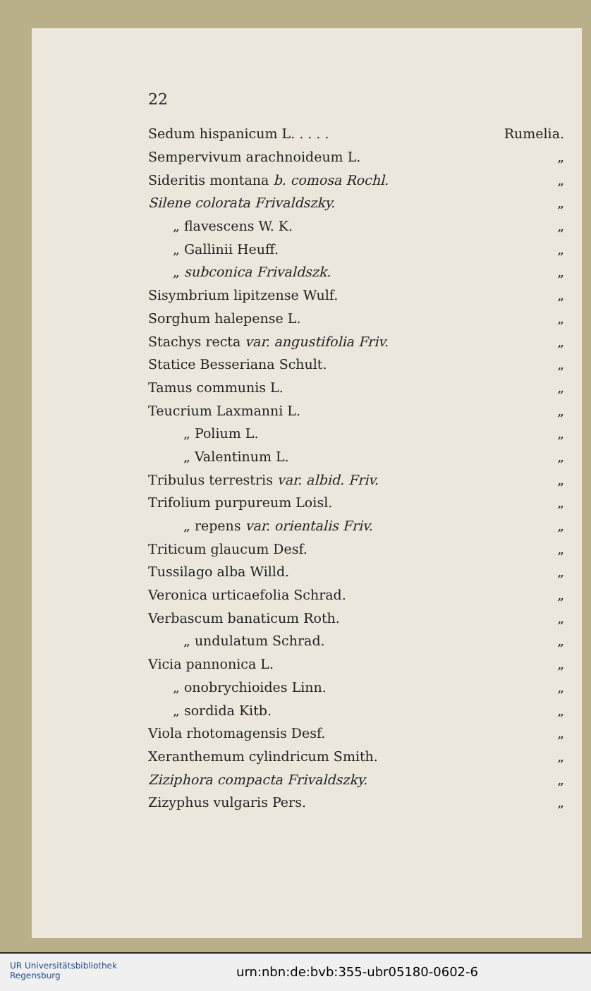22
| Sedum hispanicum L. . . . . | Rumelia. |
| Sempervivum arachnoideum L. | „ |
| Sideritis montana b. comosa Rochl. | „ |
| Silene colorata Frivaldszky. | „ |
| „ flavescens W. K. | „ |
| „ Gallinii Heuff. | „ |
| „ subconica Frivaldszk. | „ |
| Sisymbrium lipitzense Wulf. | „ |
| Sorghum halepense L. | „ |
| Stachys recta var. angustifolia Friv. | „ |
| Statice Besseriana Schult. | „ |
| Tamus communis L. | „ |
| Teucrium Laxmanni L. | „ |
| „ Polium L. | „ |
| „ Valentinum L. | „ |
| Tribulus terrestris var. albid. Friv. | „ |
| Trifolium purpureum Loisl. | „ |
| „ repens var. orientalis Friv. | „ |
| Triticum glaucum Desf. | „ |
| Tussilago alba Willd. | „ |
| Veronica urticaefolia Schrad. | „ |
| Verbascum banaticum Roth. | „ |
| „ undulatum Schrad. | „ |
| Vicia pannonica L. | „ |
| „ onobrychioides Linn. | „ |
| „ sordida Kitb. | „ |
| Viola rhotomagensis Desf. | „ |
| Xeranthemum cylindricum Smith. | „ |
| Ziziphora compacta Frivaldszky. | „ |
| Zizyphus vulgaris Pers. | „ |
UR Universitätsbibliothek
Regensburg
urn:nbn:de:bvb:355-ubr05180-0602-6